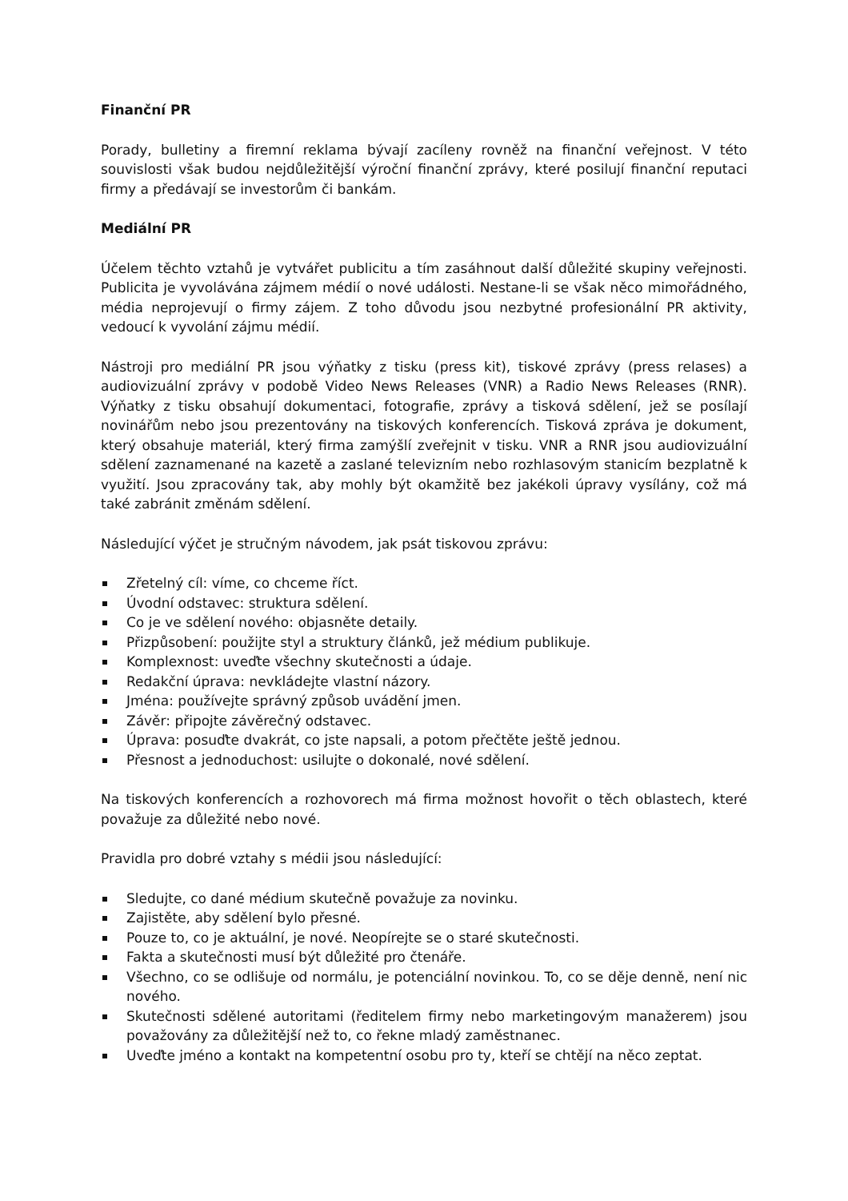Finanční PR
Porady, bulletiny a firemní reklama bývají zacíleny rovněž na finanční veřejnost. V této souvislosti však budou nejdůležitější výroční finanční zprávy, které posilují finanční reputaci firmy a předávají se investorům či bankám.
Mediální PR
Účelem těchto vztahů je vytvářet publicitu a tím zasáhnout další důležité skupiny veřejnosti. Publicita je vyvolávána zájmem médií o nové události. Nestane-li se však něco mimořádného, média neprojevují o firmy zájem. Z toho důvodu jsou nezbytné profesionální PR aktivity, vedoucí k vyvolání zájmu médií.
Nástroji pro mediální PR jsou výňatky z tisku (press kit), tiskové zprávy (press relases) a audiovizuální zprávy v podobě Video News Releases (VNR) a Radio News Releases (RNR). Výňatky z tisku obsahují dokumentaci, fotografie, zprávy a tisková sdělení, jež se posílají novinářům nebo jsou prezentovány na tiskových konferencích. Tisková zpráva je dokument, který obsahuje materiál, který firma zamýšlí zveřejnit v tisku. VNR a RNR jsou audiovizuální sdělení zaznamenané na kazetě a zaslané televizním nebo rozhlasovým stanicím bezplatně k využití. Jsou zpracovány tak, aby mohly být okamžitě bez jakékoli úpravy vysílány, což má také zabránit změnám sdělení.
Následující výčet je stručným návodem, jak psát tiskovou zprávu:
Zřetelný cíl: víme, co chceme říct.
Úvodní odstavec: struktura sdělení.
Co je ve sdělení nového: objasněte detaily.
Přizpůsobení: použijte styl a struktury článků, jež médium publikuje.
Komplexnost: uveďte všechny skutečnosti a údaje.
Redakční úprava: nevkládejte vlastní názory.
Jména: používejte správný způsob uvádění jmen.
Závěr: připojte závěrečný odstavec.
Úprava: posuďte dvakrát, co jste napsali, a potom přečtěte ještě jednou.
Přesnost a jednoduchost: usilujte o dokonalé, nové sdělení.
Na tiskových konferencích a rozhovorech má firma možnost hovořit o těch oblastech, které považuje za důležité nebo nové.
Pravidla pro dobré vztahy s médii jsou následující:
Sledujte, co dané médium skutečně považuje za novinku.
Zajistěte, aby sdělení bylo přesné.
Pouze to, co je aktuální, je nové. Neopírejte se o staré skutečnosti.
Fakta a skutečnosti musí být důležité pro čtenáře.
Všechno, co se odlišuje od normálu, je potenciální novinkou. To, co se děje denně, není nic nového.
Skutečnosti sdělené autoritami (ředitelem firmy nebo marketingovým manažerem) jsou považovány za důležitější než to, co řekne mladý zaměstnanec.
Uveďte jméno a kontakt na kompetentní osobu pro ty, kteří se chtějí na něco zeptat.